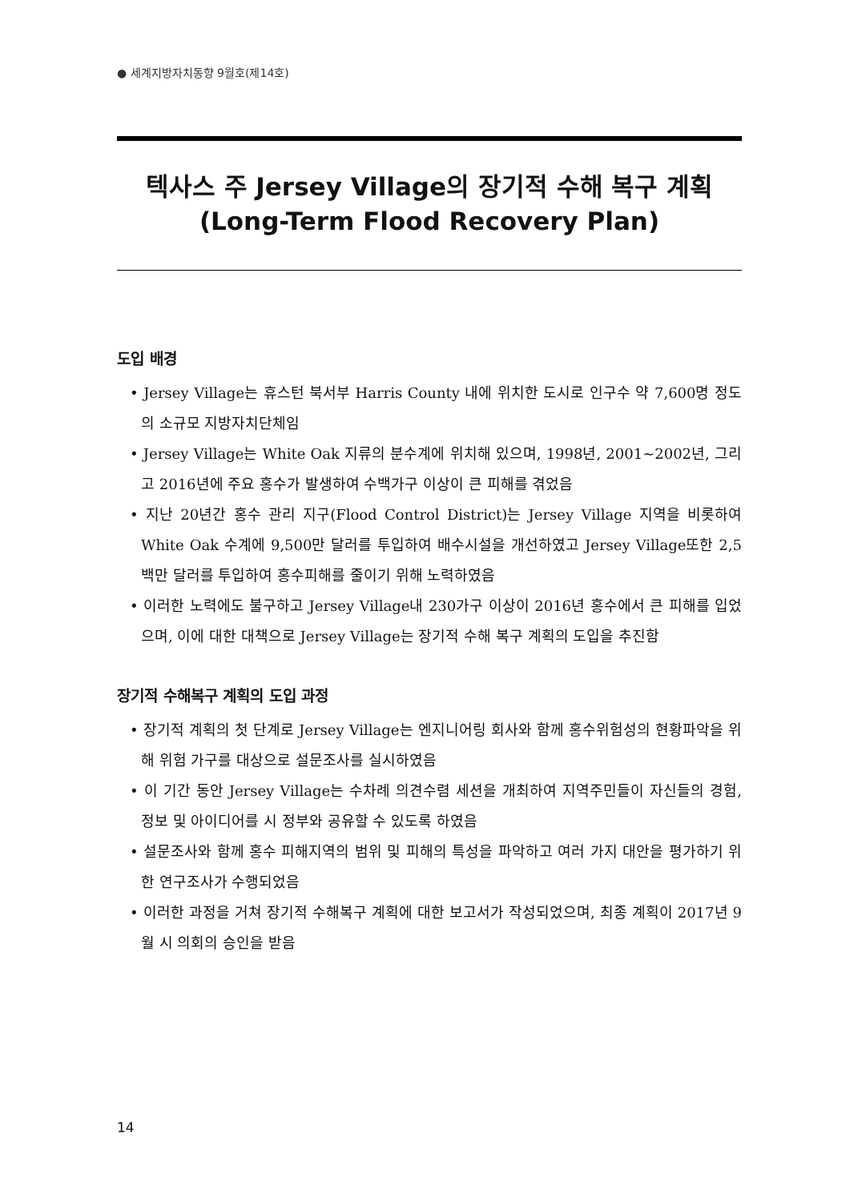● 세계지방자치동향 9월호(제14호)
텍사스 주 Jersey Village의 장기적 수해 복구 계획
(Long-Term Flood Recovery Plan)
도입 배경
• Jersey Village는 휴스턴 북서부 Harris County 내에 위치한 도시로 인구수 약 7,600명 정도의 소규모 지방자치단체임
• Jersey Village는 White Oak 지류의 분수계에 위치해 있으며, 1998년, 2001~2002년, 그리고 2016년에 주요 홍수가 발생하여 수백가구 이상이 큰 피해를 겪었음
• 지난 20년간 홍수 관리 지구(Flood Control District)는 Jersey Village 지역을 비롯하여 White Oak 수계에 9,500만 달러를 투입하여 배수시설을 개선하였고 Jersey Village또한 2,5백만 달러를 투입하여 홍수피해를 줄이기 위해 노력하였음
• 이러한 노력에도 불구하고 Jersey Village내 230가구 이상이 2016년 홍수에서 큰 피해를 입었으며, 이에 대한 대책으로 Jersey Village는 장기적 수해 복구 계획의 도입을 추진함
장기적 수해복구 계획의 도입 과정
• 장기적 계획의 첫 단계로 Jersey Village는 엔지니어링 회사와 함께 홍수위험성의 현황파악을 위해 위험 가구를 대상으로 설문조사를 실시하였음
• 이 기간 동안 Jersey Village는 수차례 의견수렴 세션을 개최하여 지역주민들이 자신들의 경험, 정보 및 아이디어를 시 정부와 공유할 수 있도록 하였음
• 설문조사와 함께 홍수 피해지역의 범위 및 피해의 특성을 파악하고 여러 가지 대안을 평가하기 위한 연구조사가 수행되었음
• 이러한 과정을 거쳐 장기적 수해복구 계획에 대한 보고서가 작성되었으며, 최종 계획이 2017년 9월 시 의회의 승인을 받음
14